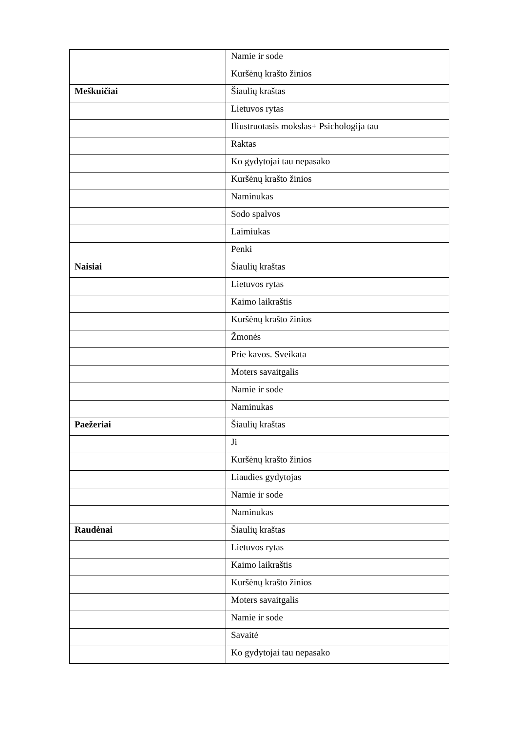| | Namie ir sode |
| | Kuršėnų krašto žinios |
| Meškuičiai | Šiaulių kraštas |
| | Lietuvos rytas |
| | Iliustruotasis mokslas+ Psichologija tau |
| | Raktas |
| | Ko gydytojai tau nepasako |
| | Kuršėnų krašto žinios |
| | Naminukas |
| | Sodo spalvos |
| | Laimiukas |
| | Penki |
| Naisiai | Šiaulių kraštas |
| | Lietuvos rytas |
| | Kaimo laikraštis |
| | Kuršėnų krašto žinios |
| | Žmonės |
| | Prie kavos. Sveikata |
| | Moters savaitgalis |
| | Namie ir sode |
| | Naminukas |
| Paežeriai | Šiaulių kraštas |
| | Ji |
| | Kuršėnų krašto žinios |
| | Liaudies gydytojas |
| | Namie ir sode |
| | Naminukas |
| Raudėnai | Šiaulių kraštas |
| | Lietuvos rytas |
| | Kaimo laikraštis |
| | Kuršėnų krašto žinios |
| | Moters savaitgalis |
| | Namie ir sode |
| | Savaitė |
| | Ko gydytojai tau nepasako |